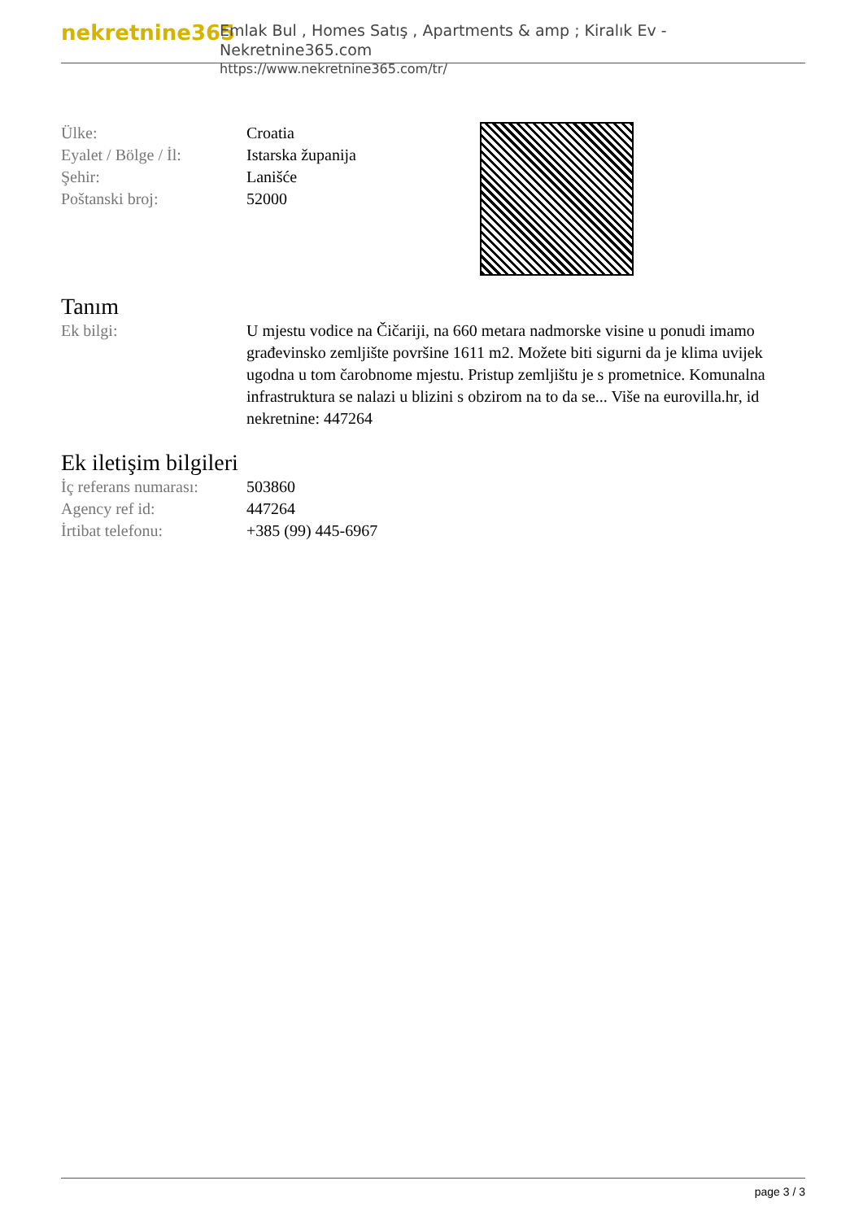nekretnine365
Emlak Bul , Homes Satış , Apartments & amp ; Kiralık Ev - Nekretnine365.com
https://www.nekretnine365.com/tr/
| Ülke: | Croatia |
| Eyalet / Bölge / İl: | Istarska županija |
| Şehir: | Lanišće |
| Poštanski broj: | 52000 |
Tanım
| Ek bilgi: | U mjestu vodice na Čičariji, na 660 metara nadmorske visine u ponudi imamo građevinsko zemljište površine 1611 m2. Možete biti sigurni da je klima uvijek ugodna u tom čarobnome mjestu. Pristup zemljištu je s prometnice. Komunalna infrastruktura se nalazi u blizini s obzirom na to da se... Više na eurovilla.hr, id nekretnine: 447264 |
Ek iletişim bilgileri
| İç referans numarası: | 503860 |
| Agency ref id: | 447264 |
| İrtibat telefonu: | +385 (99) 445-6967 |
page 3 / 3